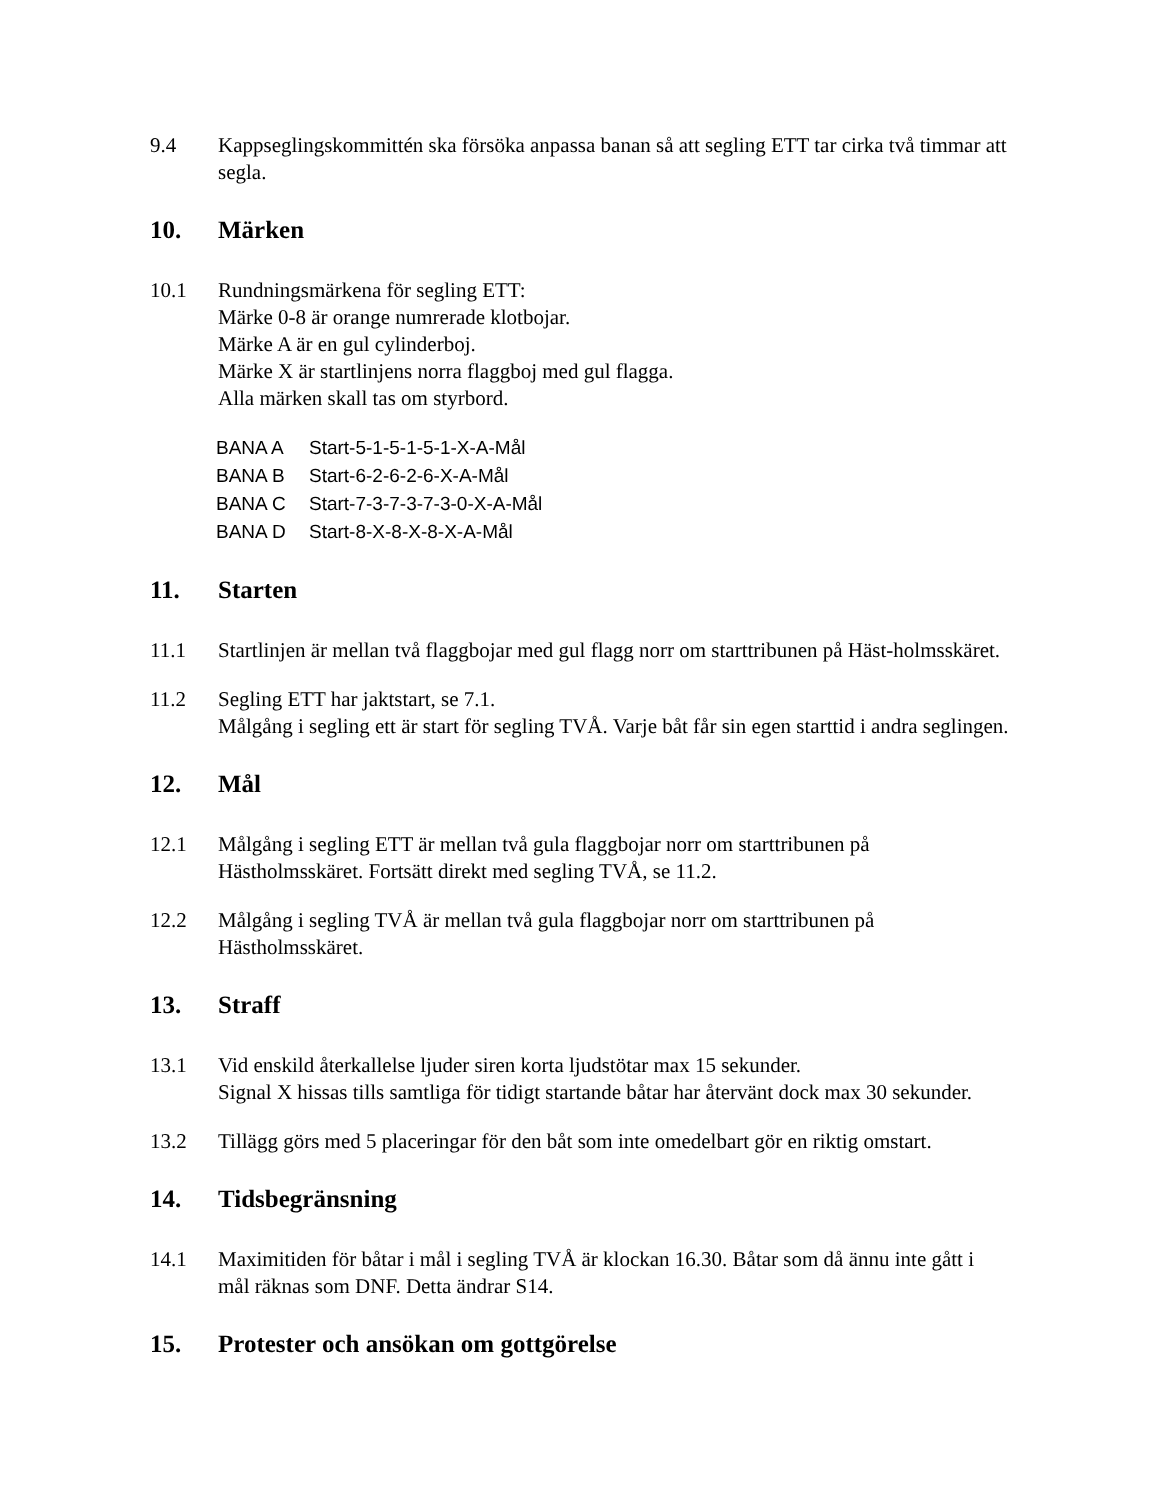9.4 Kappseglingskommittén ska försöka anpassa banan så att segling ETT tar cirka två timmar att segla.
10. Märken
10.1 Rundningsmärkena för segling ETT:
Märke 0-8 är orange numrerade klotbojar.
Märke A är en gul cylinderboj.
Märke X är startlinjens norra flaggboj med gul flagga.
Alla märken skall tas om styrbord.
BANA A Start-5-1-5-1-5-1-X-A-Mål
BANA B Start-6-2-6-2-6-X-A-Mål
BANA C Start-7-3-7-3-7-3-0-X-A-Mål
BANA D Start-8-X-8-X-8-X-A-Mål
11. Starten
11.1 Startlinjen är mellan två flaggbojar med gul flagg norr om starttribunen på Häst-holmsskäret.
11.2 Segling ETT har jaktstart, se 7.1.
Målgång i segling ett är start för segling TVÅ. Varje båt får sin egen starttid i andra seglingen.
12. Mål
12.1 Målgång i segling ETT är mellan två gula flaggbojar norr om starttribunen på Hästholmsskäret. Fortsätt direkt med segling TVÅ, se 11.2.
12.2 Målgång i segling TVÅ är mellan två gula flaggbojar norr om starttribunen på Hästholmsskäret.
13. Straff
13.1 Vid enskild återkallelse ljuder siren korta ljudstötar max 15 sekunder.
Signal X hissas tills samtliga för tidigt startande båtar har återvänt dock max 30 sekunder.
13.2 Tillägg görs med 5 placeringar för den båt som inte omedelbart gör en riktig omstart.
14. Tidsbegränsning
14.1 Maximitiden för båtar i mål i segling TVÅ är klockan 16.30. Båtar som då ännu inte gått i mål räknas som DNF. Detta ändrar S14.
15. Protester och ansökan om gottgörelse